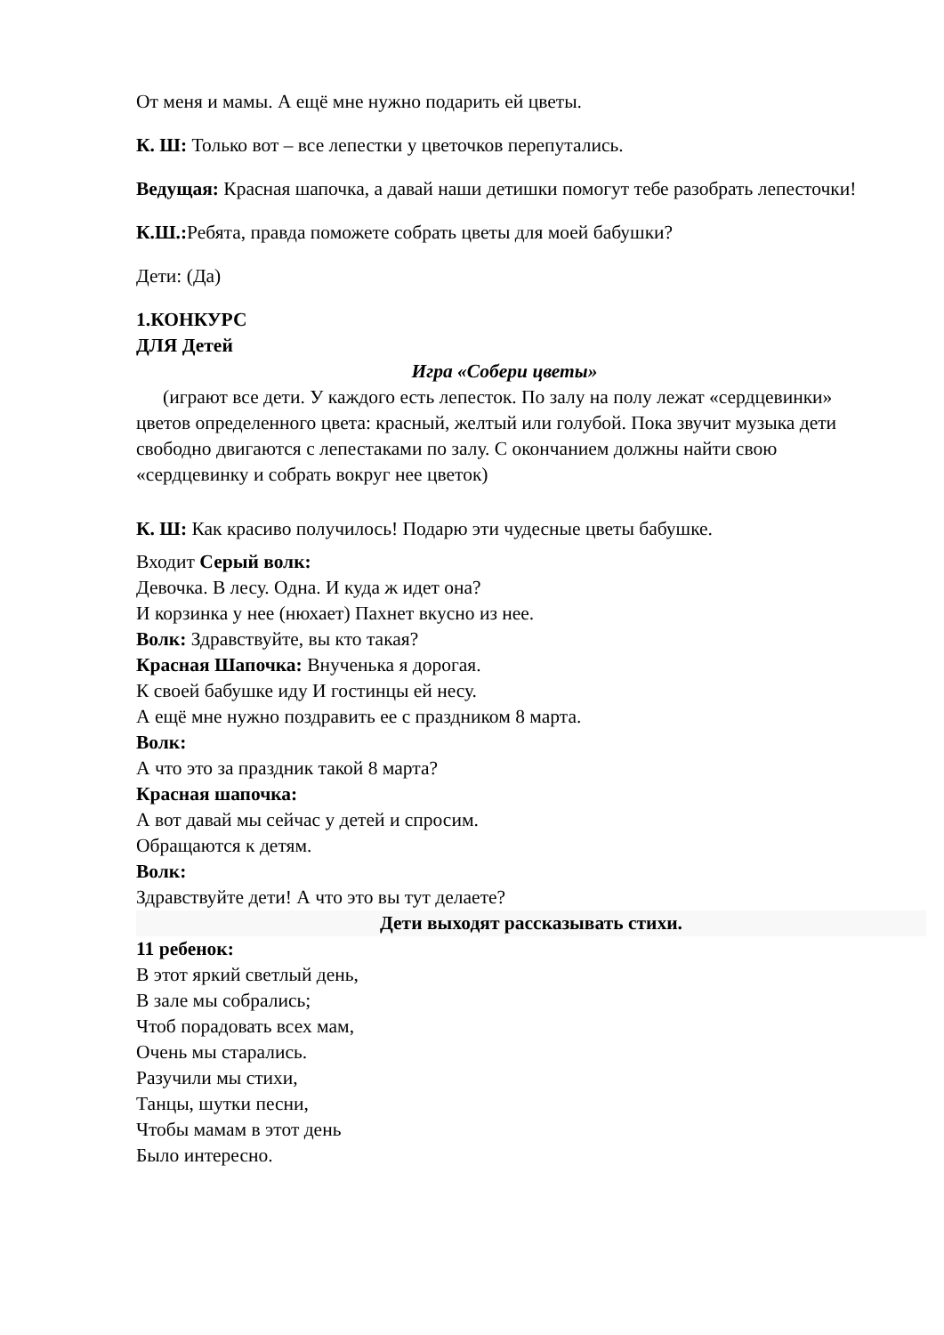От меня и мамы. А ещё мне нужно подарить ей цветы.
К. Ш: Только вот – все лепестки у цветочков перепутались.
Ведущая: Красная шапочка, а давай наши детишки помогут тебе разобрать лепесточки!
К.Ш.: Ребята, правда поможете собрать цветы для моей бабушки?
Дети: (Да)
1.КОНКУРС
ДЛЯ Детей
Игра «Собери цветы»
(играют все дети. У каждого есть лепесток. По залу на полу лежат «сердцевинки» цветов определенного цвета: красный, желтый или голубой. Пока звучит музыка дети свободно двигаются с лепестаками по залу. С окончанием должны найти свою «сердцевинку и собрать вокруг нее цветок)
К. Ш: Как красиво получилось! Подарю эти чудесные цветы бабушке.
Входит Серый волк:
Девочка. В лесу. Одна. И куда ж идет она?
И корзинка у нее (нюхает) Пахнет вкусно из нее.
Волк: Здравствуйте, вы кто такая?
Красная Шапочка: Внученька я дорогая.
К своей бабушке иду И гостинцы ей несу.
А ещё мне нужно поздравить ее с праздником 8 марта.
Волк:
А что это за праздник такой 8 марта?
Красная шапочка:
А вот давай мы сейчас у детей и спросим.
Обращаются к детям.
Волк:
Здравствуйте дети! А что это вы тут делаете?
Дети выходят рассказывать стихи.
11 ребенок:
В этот яркий светлый день,
В зале мы собрались;
Чтоб порадовать всех мам,
Очень мы старались.
Разучили мы стихи,
Танцы, шутки песни,
Чтобы мамам в этот день
Было интересно.